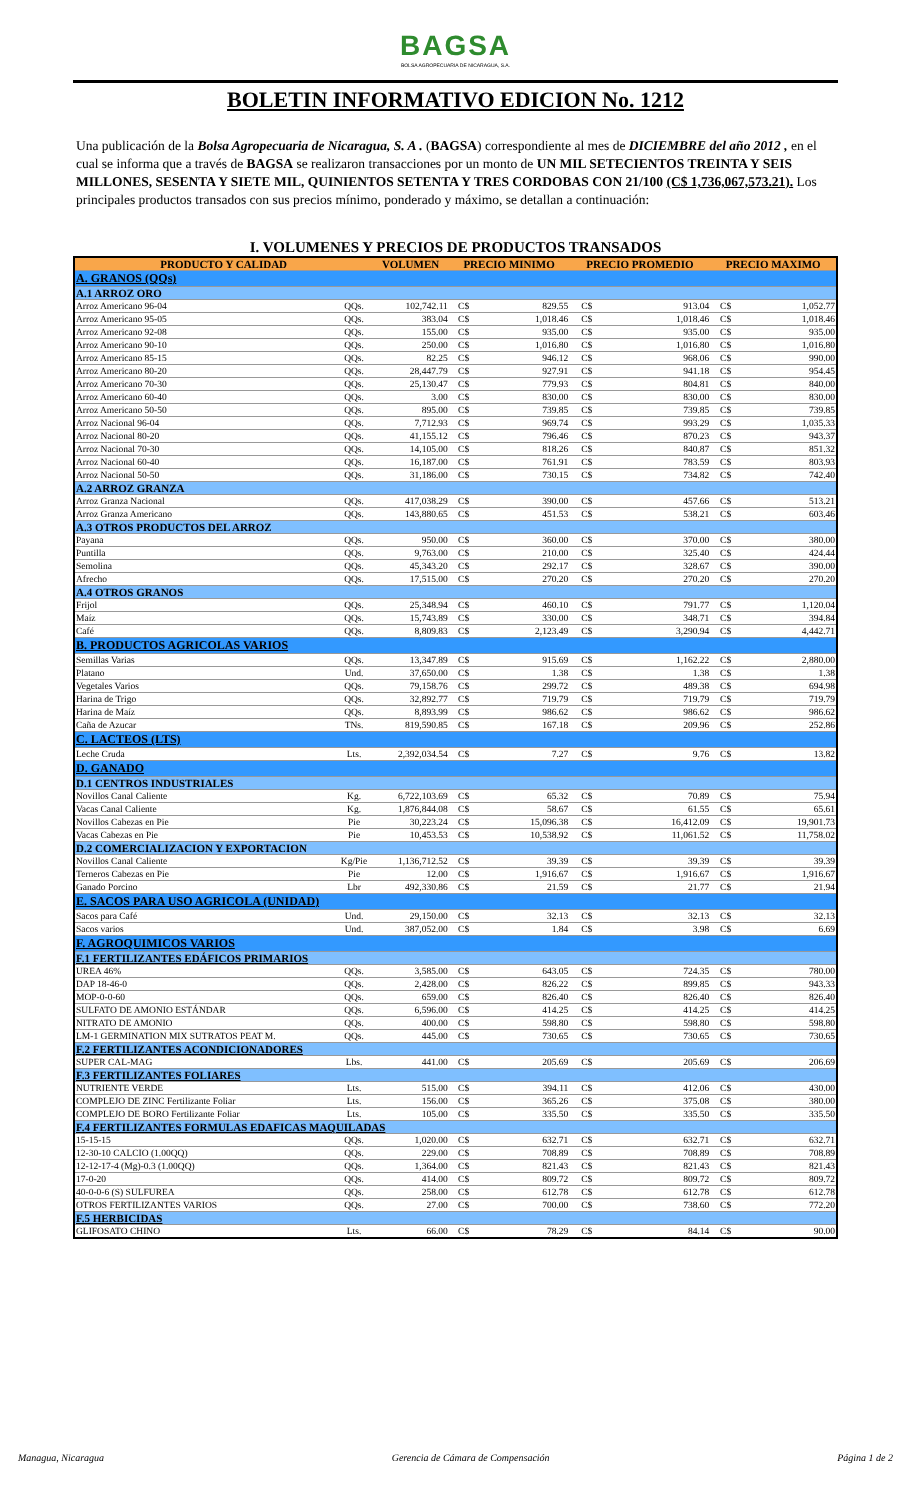BAGSA
BOLSA AGROPECUARIA DE NICARAGUA, S.A.
BOLETIN INFORMATIVO EDICION No. 1212
Una publicación de la Bolsa Agropecuaria de Nicaragua, S. A . (BAGSA) correspondiente al mes de DICIEMBRE del año 2012 , en el cual se informa que a través de BAGSA se realizaron transacciones por un monto de UN MIL SETECIENTOS TREINTA Y SEIS MILLONES, SESENTA Y SIETE MIL, QUINIENTOS SETENTA Y TRES CORDOBAS CON 21/100 (C$ 1,736,067,573.21). Los principales productos transados con sus precios mínimo, ponderado y máximo, se detallan a continuación:
I. VOLUMENES Y PRECIOS DE PRODUCTOS TRANSADOS
| PRODUCTO Y CALIDAD | | VOLUMEN | PRECIO MINIMO | | PRECIO PROMEDIO | | PRECIO MAXIMO | |
| --- | --- | --- | --- | --- | --- | --- | --- | --- |
| A. GRANOS (QQs) | | | | | | | | |
| A.1 ARROZ ORO | | | | | | | | |
| Arroz Americano 96-04 | QQs. | 102,742.11 | C$ | 829.55 | C$ | 913.04 | C$ | 1,052.77 |
| Arroz Americano 95-05 | QQs. | 383.04 | C$ | 1,018.46 | C$ | 1,018.46 | C$ | 1,018.46 |
| Arroz Americano 92-08 | QQs. | 155.00 | C$ | 935.00 | C$ | 935.00 | C$ | 935.00 |
| Arroz Americano 90-10 | QQs. | 250.00 | C$ | 1,016.80 | C$ | 1,016.80 | C$ | 1,016.80 |
| Arroz Americano 85-15 | QQs. | 82.25 | C$ | 946.12 | C$ | 968.06 | C$ | 990.00 |
| Arroz Americano 80-20 | QQs. | 28,447.79 | C$ | 927.91 | C$ | 941.18 | C$ | 954.45 |
| Arroz Americano 70-30 | QQs. | 25,130.47 | C$ | 779.93 | C$ | 804.81 | C$ | 840.00 |
| Arroz Americano 60-40 | QQs. | 3.00 | C$ | 830.00 | C$ | 830.00 | C$ | 830.00 |
| Arroz Americano 50-50 | QQs. | 895.00 | C$ | 739.85 | C$ | 739.85 | C$ | 739.85 |
| Arroz Nacional 96-04 | QQs. | 7,712.93 | C$ | 969.74 | C$ | 993.29 | C$ | 1,035.33 |
| Arroz Nacional 80-20 | QQs. | 41,155.12 | C$ | 796.46 | C$ | 870.23 | C$ | 943.37 |
| Arroz Nacional 70-30 | QQs. | 14,105.00 | C$ | 818.26 | C$ | 840.87 | C$ | 851.32 |
| Arroz Nacional 60-40 | QQs. | 16,187.00 | C$ | 761.91 | C$ | 783.59 | C$ | 803.93 |
| Arroz Nacional 50-50 | QQs. | 31,186.00 | C$ | 730.15 | C$ | 734.82 | C$ | 742.40 |
| A.2 ARROZ GRANZA | | | | | | | | |
| Arroz Granza Nacional | QQs. | 417,038.29 | C$ | 390.00 | C$ | 457.66 | C$ | 513.21 |
| Arroz Granza Americano | QQs. | 143,880.65 | C$ | 451.53 | C$ | 538.21 | C$ | 603.46 |
| A.3 OTROS PRODUCTOS DEL ARROZ | | | | | | | | |
| Payana | QQs. | 950.00 | C$ | 360.00 | C$ | 370.00 | C$ | 380.00 |
| Puntilla | QQs. | 9,763.00 | C$ | 210.00 | C$ | 325.40 | C$ | 424.44 |
| Semolina | QQs. | 45,343.20 | C$ | 292.17 | C$ | 328.67 | C$ | 390.00 |
| Afrecho | QQs. | 17,515.00 | C$ | 270.20 | C$ | 270.20 | C$ | 270.20 |
| A.4 OTROS GRANOS | | | | | | | | |
| Frijol | QQs. | 25,348.94 | C$ | 460.10 | C$ | 791.77 | C$ | 1,120.04 |
| Maíz | QQs. | 15,743.89 | C$ | 330.00 | C$ | 348.71 | C$ | 394.84 |
| Café | QQs. | 8,809.83 | C$ | 2,123.49 | C$ | 3,290.94 | C$ | 4,442.71 |
| B. PRODUCTOS AGRICOLAS VARIOS | | | | | | | | |
| Semillas Varias | QQs. | 13,347.89 | C$ | 915.69 | C$ | 1,162.22 | C$ | 2,880.00 |
| Platano | Und. | 37,650.00 | C$ | 1.38 | C$ | 1.38 | C$ | 1.38 |
| Vegetales Varios | QQs. | 79,158.76 | C$ | 299.72 | C$ | 489.38 | C$ | 694.98 |
| Harina de Trigo | QQs. | 32,892.77 | C$ | 719.79 | C$ | 719.79 | C$ | 719.79 |
| Harina de Maíz | QQs. | 8,893.99 | C$ | 986.62 | C$ | 986.62 | C$ | 986.62 |
| Caña de Azucar | TNs. | 819,590.85 | C$ | 167.18 | C$ | 209.96 | C$ | 252.86 |
| C. LACTEOS (LTS) | | | | | | | | |
| Leche Cruda | Lts. | 2,392,034.54 | C$ | 7.27 | C$ | 9.76 | C$ | 13.82 |
| D. GANADO | | | | | | | | |
| D.1 CENTROS INDUSTRIALES | | | | | | | | |
| Novillos Canal Caliente | Kg. | 6,722,103.69 | C$ | 65.32 | C$ | 70.89 | C$ | 75.94 |
| Vacas Canal Caliente | Kg. | 1,876,844.08 | C$ | 58.67 | C$ | 61.55 | C$ | 65.61 |
| Novillos Cabezas en Pie | Pie | 30,223.24 | C$ | 15,096.38 | C$ | 16,412.09 | C$ | 19,901.73 |
| Vacas Cabezas en Pie | Pie | 10,453.53 | C$ | 10,538.92 | C$ | 11,061.52 | C$ | 11,758.02 |
| D.2 COMERCIALIZACION Y EXPORTACION | | | | | | | | |
| Novillos Canal Caliente | Kg/Pie | 1,136,712.52 | C$ | 39.39 | C$ | 39.39 | C$ | 39.39 |
| Terneros Cabezas en Pie | Pie | 12.00 | C$ | 1,916.67 | C$ | 1,916.67 | C$ | 1,916.67 |
| Ganado Porcino | Lbr | 492,330.86 | C$ | 21.59 | C$ | 21.77 | C$ | 21.94 |
| E. SACOS PARA USO AGRICOLA (UNIDAD) | | | | | | | | |
| Sacos para Café | Und. | 29,150.00 | C$ | 32.13 | C$ | 32.13 | C$ | 32.13 |
| Sacos varios | Und. | 387,052.00 | C$ | 1.84 | C$ | 3.98 | C$ | 6.69 |
| F. AGROQUIMICOS VARIOS | | | | | | | | |
| F.1 FERTILIZANTES EDÁFICOS PRIMARIOS | | | | | | | | |
| UREA 46% | QQs. | 3,585.00 | C$ | 643.05 | C$ | 724.35 | C$ | 780.00 |
| DAP 18-46-0 | QQs. | 2,428.00 | C$ | 826.22 | C$ | 899.85 | C$ | 943.33 |
| MOP-0-0-60 | QQs. | 659.00 | C$ | 826.40 | C$ | 826.40 | C$ | 826.40 |
| SULFATO DE AMONIO ESTÁNDAR | QQs. | 6,596.00 | C$ | 414.25 | C$ | 414.25 | C$ | 414.25 |
| NITRATO DE AMONIO | QQs. | 400.00 | C$ | 598.80 | C$ | 598.80 | C$ | 598.80 |
| LM-1 GERMINATION MIX SUTRATOS PEAT M. | QQs. | 445.00 | C$ | 730.65 | C$ | 730.65 | C$ | 730.65 |
| F.2 FERTILIZANTES ACONDICIONADORES | | | | | | | | |
| SUPER CAL-MAG | Lbs. | 441.00 | C$ | 205.69 | C$ | 205.69 | C$ | 206.69 |
| F.3 FERTILIZANTES FOLIARES | | | | | | | | |
| NUTRIENTE VERDE | Lts. | 515.00 | C$ | 394.11 | C$ | 412.06 | C$ | 430.00 |
| COMPLEJO DE ZINC Fertilizante Foliar | Lts. | 156.00 | C$ | 365.26 | C$ | 375.08 | C$ | 380.00 |
| COMPLEJO DE BORO Fertilizante Foliar | Lts. | 105.00 | C$ | 335.50 | C$ | 335.50 | C$ | 335.50 |
| F.4 FERTILIZANTES FORMULAS EDAFICAS MAQUILADAS | | | | | | | | |
| 15-15-15 | QQs. | 1,020.00 | C$ | 632.71 | C$ | 632.71 | C$ | 632.71 |
| 12-30-10 CALCIO (1.00QQ) | QQs. | 229.00 | C$ | 708.89 | C$ | 708.89 | C$ | 708.89 |
| 12-12-17-4 (Mg)-0.3 (1.00QQ) | QQs. | 1,364.00 | C$ | 821.43 | C$ | 821.43 | C$ | 821.43 |
| 17-0-20 | QQs. | 414.00 | C$ | 809.72 | C$ | 809.72 | C$ | 809.72 |
| 40-0-0-6 (S) SULFUREA | QQs. | 258.00 | C$ | 612.78 | C$ | 612.78 | C$ | 612.78 |
| OTROS FERTILIZANTES VARIOS | QQs. | 27.00 | C$ | 700.00 | C$ | 738.60 | C$ | 772.20 |
| F.5 HERBICIDAS | | | | | | | | |
| GLIFOSATO CHINO | Lts. | 66.00 | C$ | 78.29 | C$ | 84.14 | C$ | 90.00 |
Managua, Nicaragua Gerencia de Cámara de Compensación Página 1 de 2